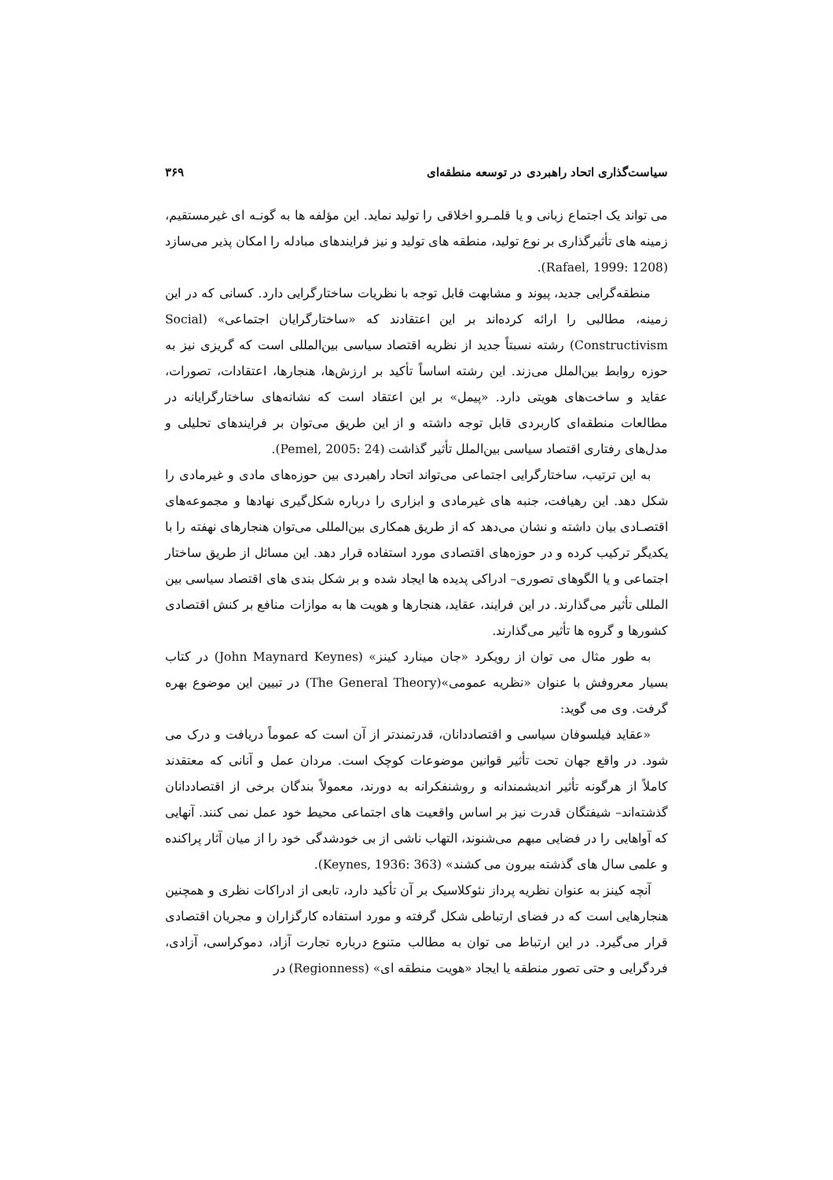سیاست‌گذاری اتحاد راهبردی در توسعه منطقه‌ای ۳۶۹
می تواند یک اجتماع زبانی و یا قلمـرو اخلاقی را تولید نماید. این مؤلفه ها به گونـه ای غیرمستقیم، زمینه های تأثیرگذاری بر نوع تولید، منطقه های تولید و نیز فرایندهای مبادله را امکان پذیر می‌سازد (Rafael, 1999: 1208).
منطقه‌گرایی جدید، پیوند و مشابهت قابل توجه با نظریات ساختارگرایی دارد. کسانی که در این زمینه، مطالبی را ارائه کرده‌اند بر این اعتقادند که «ساختارگرایان اجتماعی» (Social Constructivism) رشته نسبتاً جدید از نظریه اقتصاد سیاسی بین‌المللی است که گریزی نیز به حوزه روابط بین‌الملل می‌زند. این رشته اساساً تأکید بر ارزش‌ها، هنجارها، اعتقادات، تصورات، عقاید و ساخت‌های هویتی دارد. «پیمل» بر این اعتقاد است که نشانه‌های ساختارگرایانه در مطالعات منطقه‌ای کاربردی قابل توجه داشته و از این طریق می‌توان بر فرایندهای تحلیلی و مدل‌های رفتاری اقتصاد سیاسی بین‌الملل تأثیر گذاشت (Pemel, 2005: 24).
به این ترتیب، ساختارگرایی اجتماعی می‌تواند اتحاد راهبردی بین حوزه‌های مادی و غیرمادی را شکل دهد. این رهیافت، جنبه های غیرمادی و ابزاری را درباره شکل‌گیری نهادها و مجموعه‌های اقتصـادی بیان داشته و نشان می‌دهد که از طریق همکاری بین‌المللی می‌توان هنجارهای نهفته را با یکدیگر ترکیب کرده و در حوزه‌های اقتصادی مورد استفاده قرار دهد. این مسائل از طریق ساختار اجتماعی و یا الگوهای تصوری– ادراکی پدیده ها ایجاد شده و بر شکل بندی های اقتصاد سیاسی بین المللی تأثیر می‌گذارند. در این فرایند، عقاید، هنجارها و هویت ها به موازات منافع بر کنش اقتصادی کشورها و گروه ها تأثیر می‌گذارند.
به طور مثال می توان از رویکرد «جان مینارد کینز» (John Maynard Keynes) در کتاب بسیار معروفش با عنوان «نظریه عمومی»(The General Theory) در تبیین این موضوع بهره گرفت. وی می گوید:
«عقاید فیلسوفان سیاسی و اقتصاددانان، قدرتمندتر از آن است که عموماً دریافت و درک می شود. در واقع جهان تحت تأثیر قوانین موضوعات کوچک است. مردان عمل و آنانی که معتقدند کاملاً از هرگونه تأثیر اندیشمندانه و روشنفکرانه به دورند، معمولاً بندگان برخی از اقتصاددانان گذشته‌اند– شیفتگان قدرت نیز بر اساس واقعیت های اجتماعی محیط خود عمل نمی کنند. آنهایی که آواهایی را در فضایی مبهم می‌شنوند، التهاب ناشی از بی خودشدگی خود را از میان آثار پراکنده و علمی سال های گذشته بیرون می کشند» (Keynes, 1936: 363).
آنچه کینز به عنوان نظریه پرداز نئوکلاسیک بر آن تأکید دارد، تابعی از ادراکات نظری و همچنین هنجارهایی است که در فضای ارتباطی شکل گرفته و مورد استفاده کارگزاران و مجریان اقتصادی قرار می‌گیرد. در این ارتباط می توان به مطالب متنوع درباره تجارت آزاد، دموکراسی، آزادی، فردگرایی و حتی تصور منطقه یا ایجاد «هویت منطقه ای» (Regionness) در